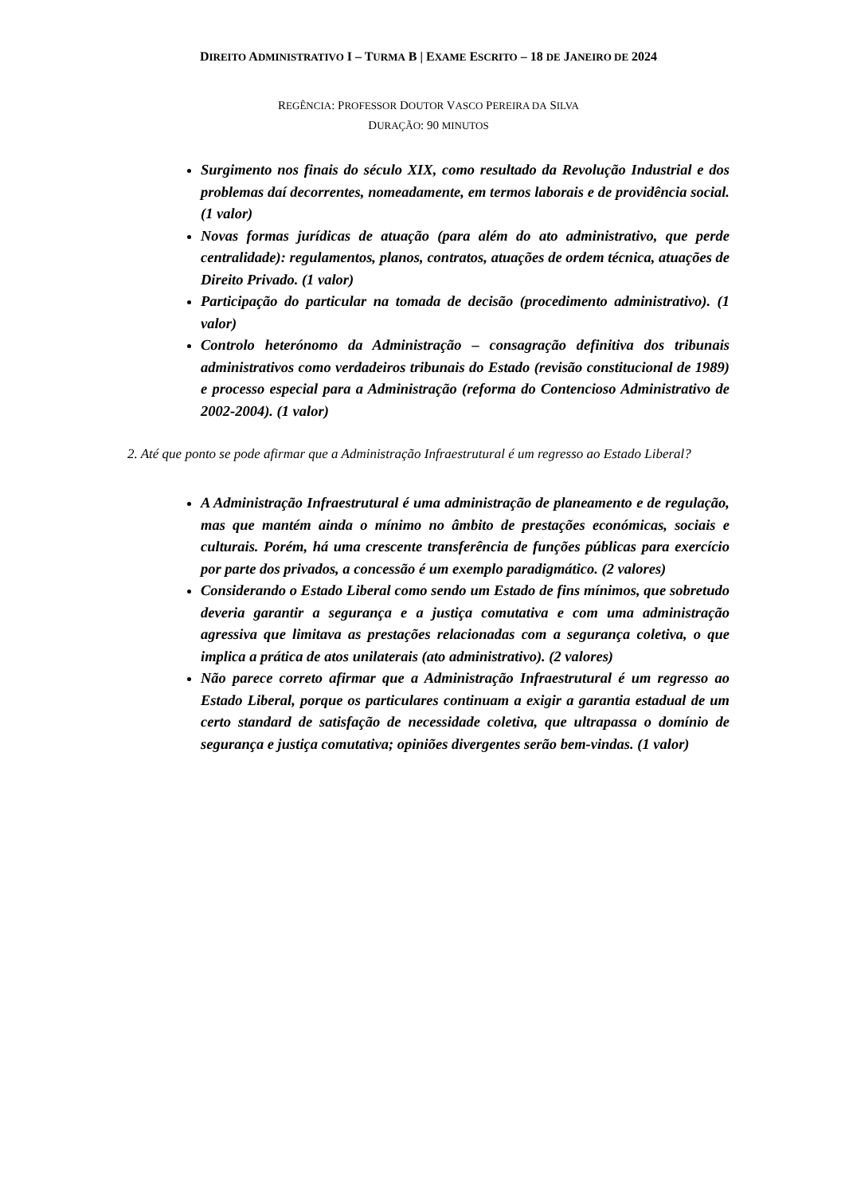DIREITO ADMINISTRATIVO I – TURMA B | EXAME ESCRITO – 18 DE JANEIRO DE 2024
REGÊNCIA: PROFESSOR DOUTOR VASCO PEREIRA DA SILVA
DURAÇÃO: 90 MINUTOS
Surgimento nos finais do século XIX, como resultado da Revolução Industrial e dos problemas daí decorrentes, nomeadamente, em termos laborais e de providência social. (1 valor)
Novas formas jurídicas de atuação (para além do ato administrativo, que perde centralidade): regulamentos, planos, contratos, atuações de ordem técnica, atuações de Direito Privado. (1 valor)
Participação do particular na tomada de decisão (procedimento administrativo). (1 valor)
Controlo heterónomo da Administração – consagração definitiva dos tribunais administrativos como verdadeiros tribunais do Estado (revisão constitucional de 1989) e processo especial para a Administração (reforma do Contencioso Administrativo de 2002-2004). (1 valor)
2. Até que ponto se pode afirmar que a Administração Infraestrutural é um regresso ao Estado Liberal?
A Administração Infraestrutural é uma administração de planeamento e de regulação, mas que mantém ainda o mínimo no âmbito de prestações económicas, sociais e culturais. Porém, há uma crescente transferência de funções públicas para exercício por parte dos privados, a concessão é um exemplo paradigmático. (2 valores)
Considerando o Estado Liberal como sendo um Estado de fins mínimos, que sobretudo deveria garantir a segurança e a justiça comutativa e com uma administração agressiva que limitava as prestações relacionadas com a segurança coletiva, o que implica a prática de atos unilaterais (ato administrativo). (2 valores)
Não parece correto afirmar que a Administração Infraestrutural é um regresso ao Estado Liberal, porque os particulares continuam a exigir a garantia estadual de um certo standard de satisfação de necessidade coletiva, que ultrapassa o domínio de segurança e justiça comutativa; opiniões divergentes serão bem-vindas. (1 valor)